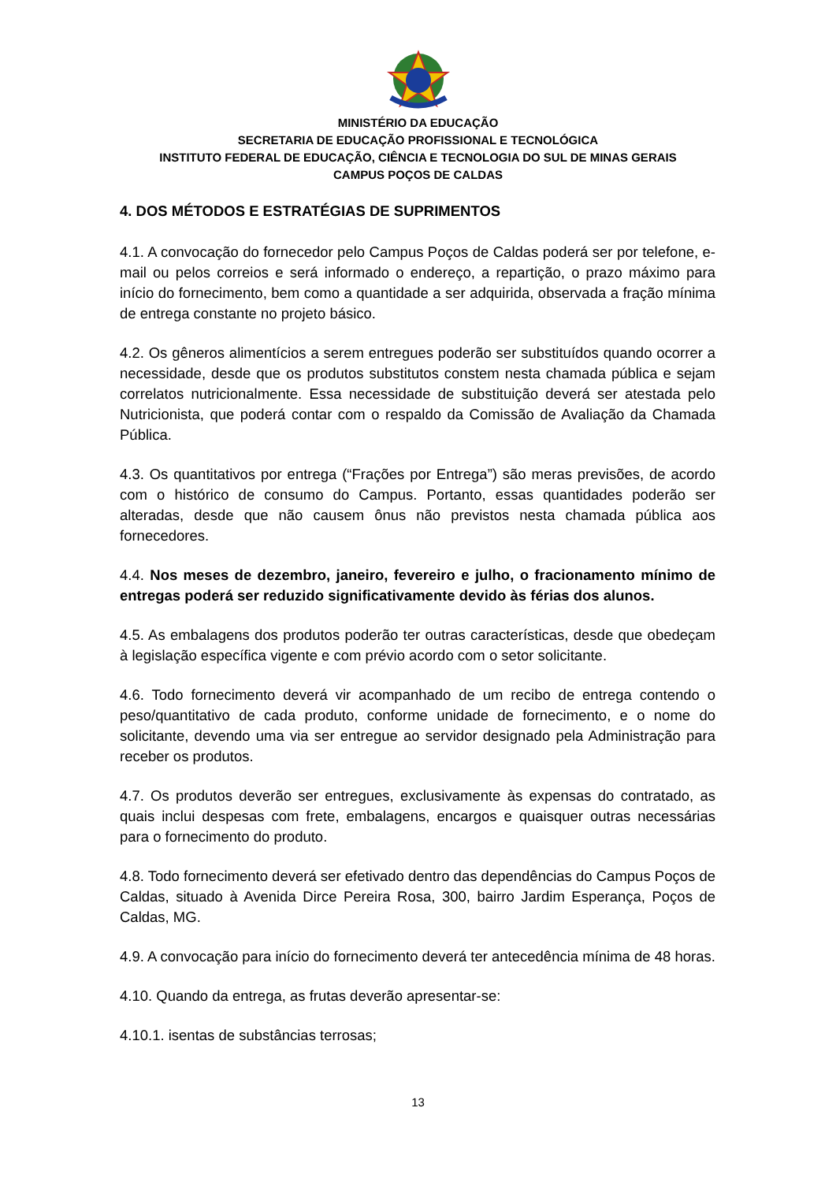MINISTÉRIO DA EDUCAÇÃO
SECRETARIA DE EDUCAÇÃO PROFISSIONAL E TECNOLÓGICA
INSTITUTO FEDERAL DE EDUCAÇÃO, CIÊNCIA E TECNOLOGIA DO SUL DE MINAS GERAIS
CAMPUS POÇOS DE CALDAS
4. DOS MÉTODOS E ESTRATÉGIAS DE SUPRIMENTOS
4.1. A convocação do fornecedor pelo Campus Poços de Caldas poderá ser por telefone, e-mail ou pelos correios e será informado o endereço, a repartição, o prazo máximo para início do fornecimento, bem como a quantidade a ser adquirida, observada a fração mínima de entrega constante no projeto básico.
4.2. Os gêneros alimentícios a serem entregues poderão ser substituídos quando ocorrer a necessidade, desde que os produtos substitutos constem nesta chamada pública e sejam correlatos nutricionalmente. Essa necessidade de substituição deverá ser atestada pelo Nutricionista, que poderá contar com o respaldo da Comissão de Avaliação da Chamada Pública.
4.3. Os quantitativos por entrega (“Frações por Entrega”) são meras previsões, de acordo com o histórico de consumo do Campus. Portanto, essas quantidades poderão ser alteradas, desde que não causem ônus não previstos nesta chamada pública aos fornecedores.
4.4. Nos meses de dezembro, janeiro, fevereiro e julho, o fracionamento mínimo de entregas poderá ser reduzido significativamente devido às férias dos alunos.
4.5. As embalagens dos produtos poderão ter outras características, desde que obedeçam à legislação específica vigente e com prévio acordo com o setor solicitante.
4.6. Todo fornecimento deverá vir acompanhado de um recibo de entrega contendo o peso/quantitativo de cada produto, conforme unidade de fornecimento, e o nome do solicitante, devendo uma via ser entregue ao servidor designado pela Administração para receber os produtos.
4.7. Os produtos deverão ser entregues, exclusivamente às expensas do contratado, as quais inclui despesas com frete, embalagens, encargos e quaisquer outras necessárias para o fornecimento do produto.
4.8. Todo fornecimento deverá ser efetivado dentro das dependências do Campus Poços de Caldas, situado à Avenida Dirce Pereira Rosa, 300, bairro Jardim Esperança, Poços de Caldas, MG.
4.9. A convocação para início do fornecimento deverá ter antecedência mínima de 48 horas.
4.10. Quando da entrega, as frutas deverão apresentar-se:
4.10.1. isentas de substâncias terrosas;
13